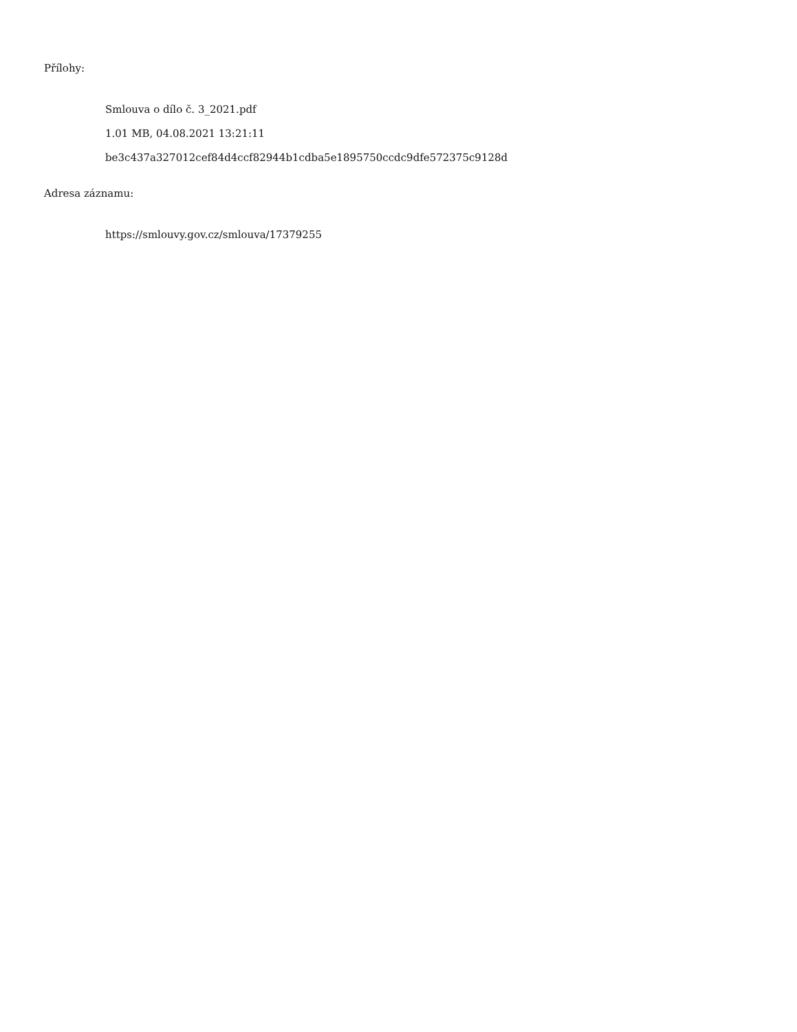Přílohy:
Smlouva o dílo č. 3_2021.pdf
1.01 MB, 04.08.2021 13:21:11
be3c437a327012cef84d4ccf82944b1cdba5e1895750ccdc9dfe572375c9128d
Adresa záznamu:
https://smlouvy.gov.cz/smlouva/17379255